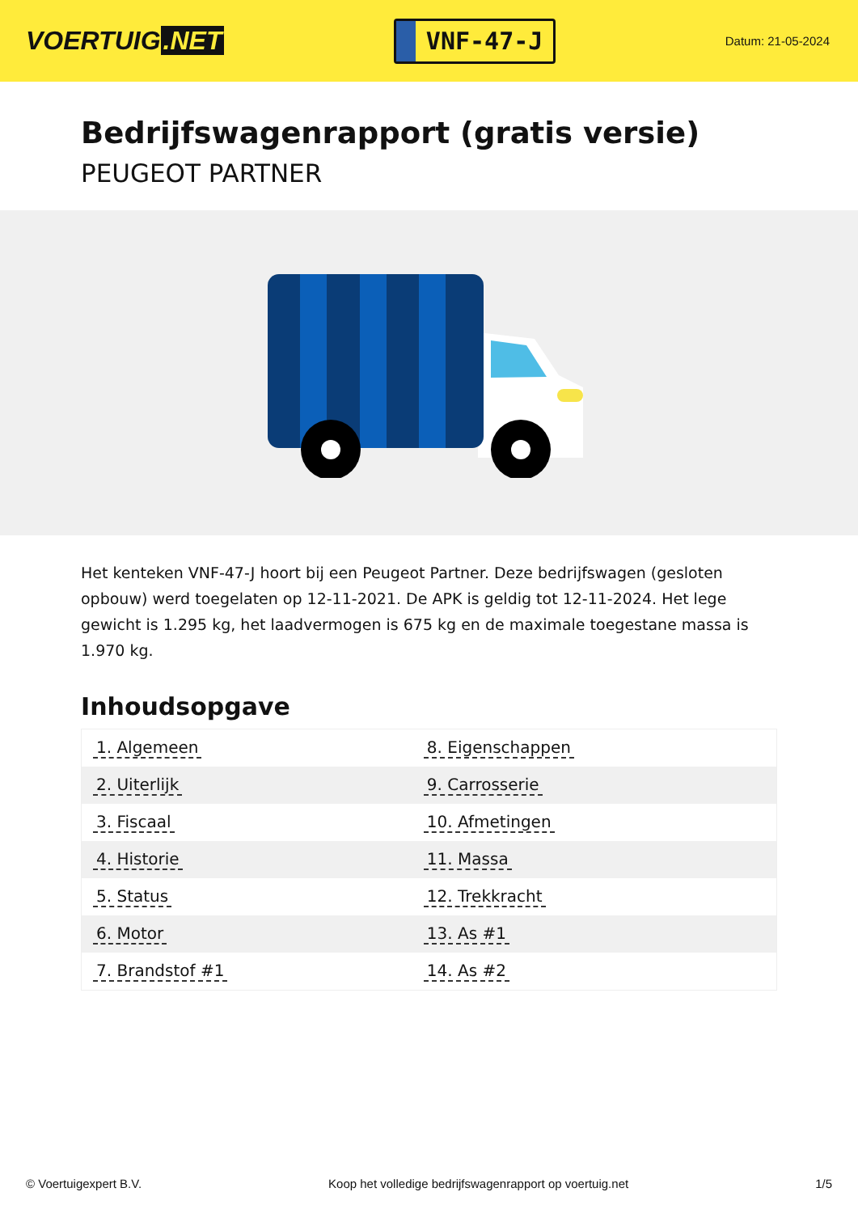VOERTUIG.NET
VNF-47-J
Datum: 21-05-2024
Bedrijfswagenrapport (gratis versie)
PEUGEOT PARTNER
Het kenteken VNF-47-J hoort bij een Peugeot Partner. Deze bedrijfswagen (gesloten opbouw) werd toegelaten op 12-11-2021. De APK is geldig tot 12-11-2024. Het lege gewicht is 1.295 kg, het laadvermogen is 675 kg en de maximale toegestane massa is 1.970 kg.
Inhoudsopgave
| 1. Algemeen | 8. Eigenschappen |
| 2. Uiterlijk | 9. Carrosserie |
| 3. Fiscaal | 10. Afmetingen |
| 4. Historie | 11. Massa |
| 5. Status | 12. Trekkracht |
| 6. Motor | 13. As #1 |
| 7. Brandstof #1 | 14. As #2 |
© Voertuigexpert B.V. Koop het volledige bedrijfswagenrapport op voertuig.net
1/5